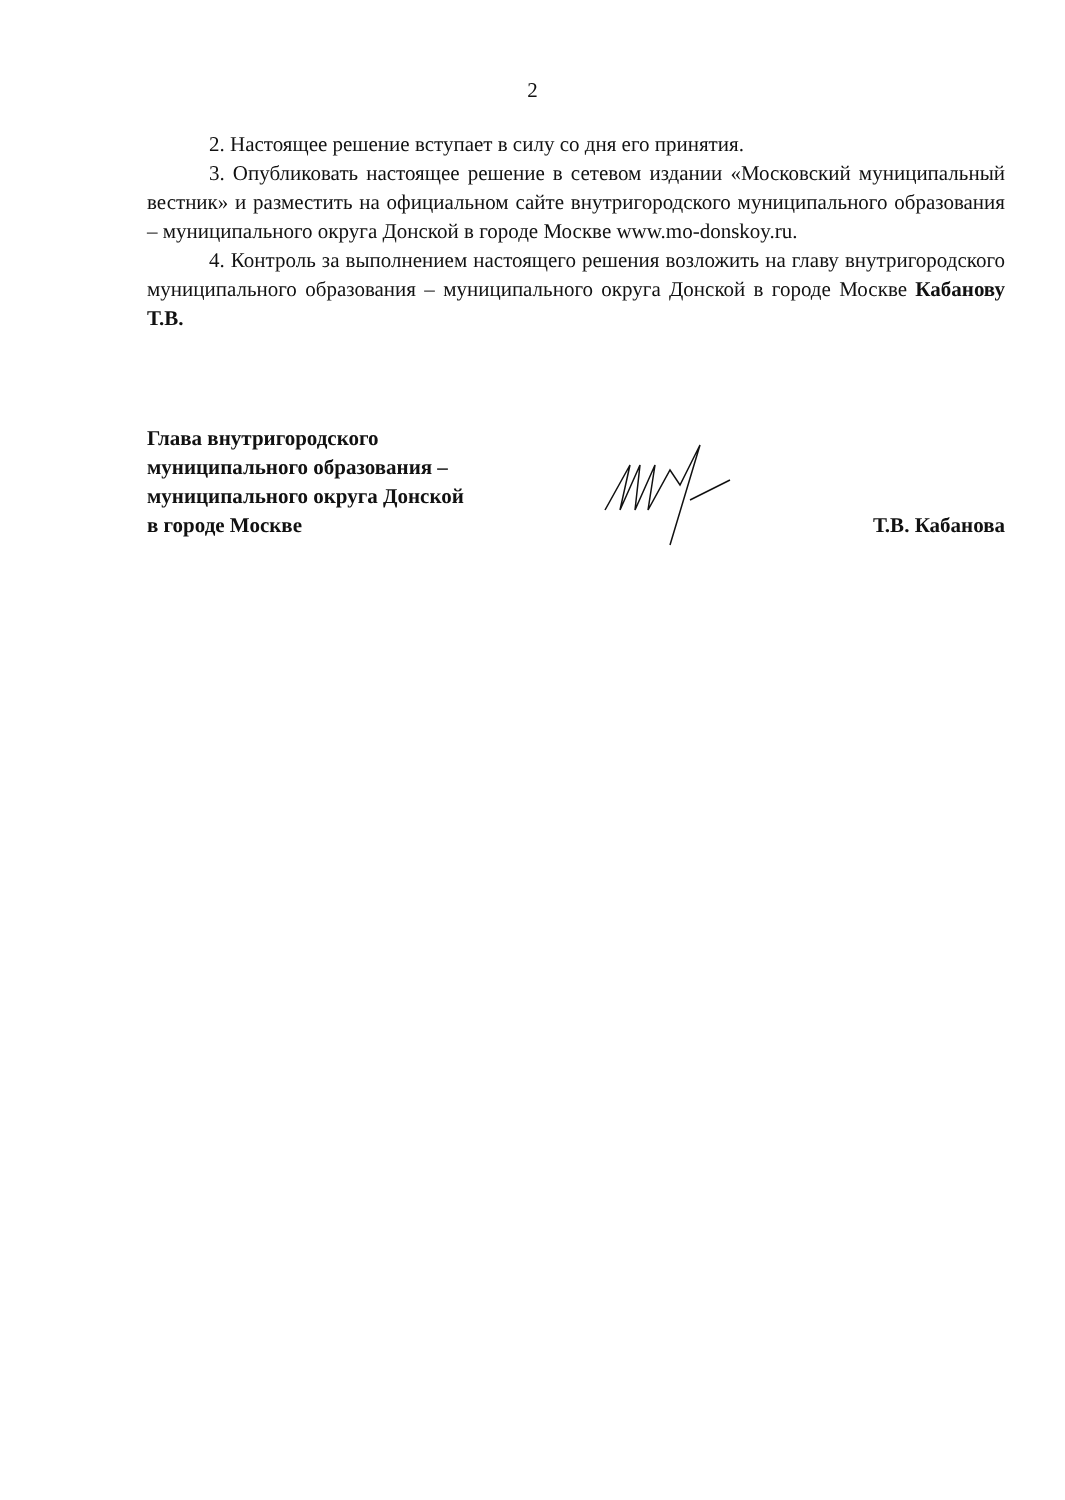2
2. Настоящее решение вступает в силу со дня его принятия.
3. Опубликовать настоящее решение в сетевом издании «Московский муниципальный вестник» и разместить на официальном сайте внутригородского муниципального образования – муниципального округа Донской в городе Москве www.mo-donskoy.ru.
4. Контроль за выполнением настоящего решения возложить на главу внутригородского муниципального образования – муниципального округа Донской в городе Москве Кабанову Т.В.
Глава внутригородского
муниципального образования –
муниципального округа Донской
в городе Москве
Т.В. Кабанова